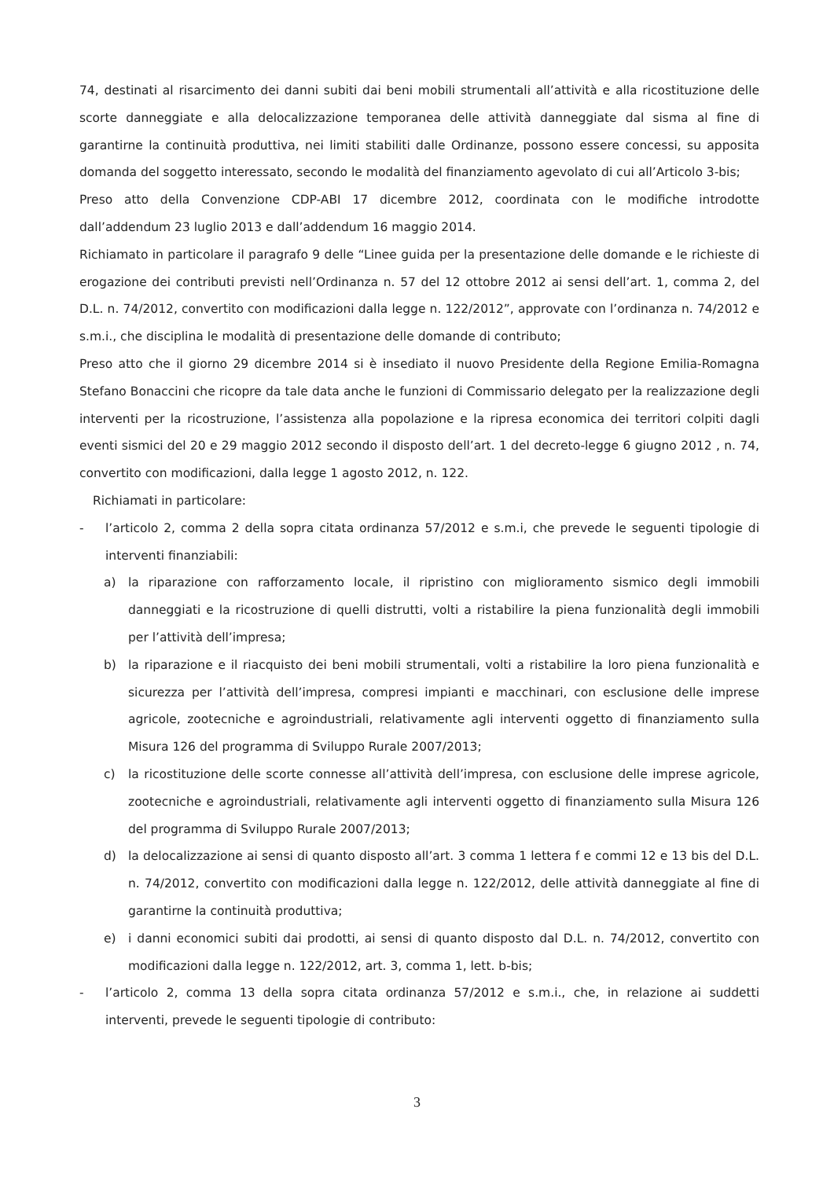74, destinati al risarcimento dei danni subiti dai beni mobili strumentali all’attività e alla ricostituzione delle scorte danneggiate e alla delocalizzazione temporanea delle attività danneggiate dal sisma al fine di garantirne la continuità produttiva, nei limiti stabiliti dalle Ordinanze, possono essere concessi, su apposita domanda del soggetto interessato, secondo le modalità del finanziamento agevolato di cui all’Articolo 3-bis;
Preso atto della Convenzione CDP-ABI 17 dicembre 2012, coordinata con le modifiche introdotte dall’addendum 23 luglio 2013 e dall’addendum 16 maggio 2014.
Richiamato in particolare il paragrafo 9 delle “Linee guida per la presentazione delle domande e le richieste di erogazione dei contributi previsti nell’Ordinanza n. 57 del 12 ottobre 2012 ai sensi dell’art. 1, comma 2, del D.L. n. 74/2012, convertito con modificazioni dalla legge n. 122/2012”, approvate con l’ordinanza n. 74/2012 e s.m.i., che disciplina le modalità di presentazione delle domande di contributo;
Preso atto che il giorno 29 dicembre 2014 si è insediato il nuovo Presidente della Regione Emilia-Romagna Stefano Bonaccini che ricopre da tale data anche le funzioni di Commissario delegato per la realizzazione degli interventi per la ricostruzione, l’assistenza alla popolazione e la ripresa economica dei territori colpiti dagli eventi sismici del 20 e 29 maggio 2012 secondo il disposto dell’art. 1 del decreto-legge 6 giugno 2012 , n. 74, convertito con modificazioni, dalla legge 1 agosto 2012, n. 122.
Richiamati in particolare:
- l’articolo 2, comma 2 della sopra citata ordinanza 57/2012 e s.m.i, che prevede le seguenti tipologie di interventi finanziabili:
a) la riparazione con rafforzamento locale, il ripristino con miglioramento sismico degli immobili danneggiati e la ricostruzione di quelli distrutti, volti a ristabilire la piena funzionalità degli immobili per l’attività dell’impresa;
b) la riparazione e il riacquisto dei beni mobili strumentali, volti a ristabilire la loro piena funzionalità e sicurezza per l’attività dell’impresa, compresi impianti e macchinari, con esclusione delle imprese agricole, zootecniche e agroindustriali, relativamente agli interventi oggetto di finanziamento sulla Misura 126 del programma di Sviluppo Rurale 2007/2013;
c) la ricostituzione delle scorte connesse all’attività dell’impresa, con esclusione delle imprese agricole, zootecniche e agroindustriali, relativamente agli interventi oggetto di finanziamento sulla Misura 126 del programma di Sviluppo Rurale 2007/2013;
d) la delocalizzazione ai sensi di quanto disposto all’art. 3 comma 1 lettera f e commi 12 e 13 bis del D.L. n. 74/2012, convertito con modificazioni dalla legge n. 122/2012, delle attività danneggiate al fine di garantirne la continuità produttiva;
e) i danni economici subiti dai prodotti, ai sensi di quanto disposto dal D.L. n. 74/2012, convertito con modificazioni dalla legge n. 122/2012, art. 3, comma 1, lett. b-bis;
- l’articolo 2, comma 13 della sopra citata ordinanza 57/2012 e s.m.i., che, in relazione ai suddetti interventi, prevede le seguenti tipologie di contributo:
3